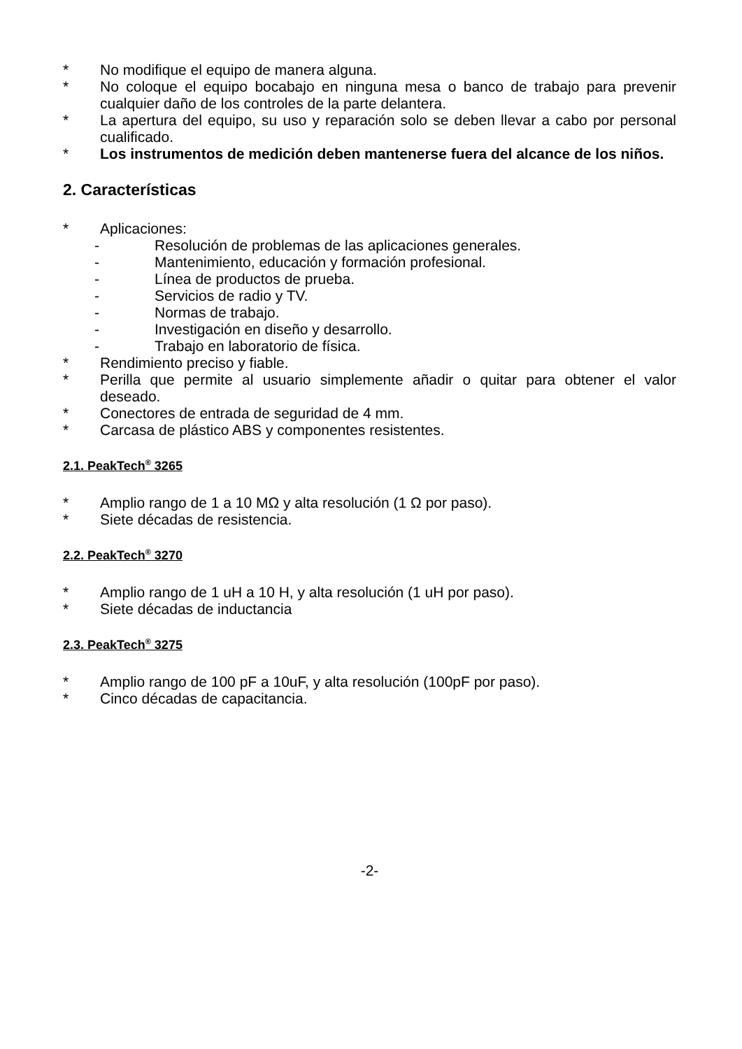* No modifique el equipo de manera alguna.
* No coloque el equipo bocabajo en ninguna mesa o banco de trabajo para prevenir cualquier daño de los controles de la parte delantera.
* La apertura del equipo, su uso y reparación solo se deben llevar a cabo por personal cualificado.
* Los instrumentos de medición deben mantenerse fuera del alcance de los niños.
2. Características
* Aplicaciones:
- Resolución de problemas de las aplicaciones generales.
- Mantenimiento, educación y formación profesional.
- Línea de productos de prueba.
- Servicios de radio y TV.
- Normas de trabajo.
- Investigación en diseño y desarrollo.
- Trabajo en laboratorio de física.
* Rendimiento preciso y fiable.
* Perilla que permite al usuario simplemente añadir o quitar para obtener el valor deseado.
* Conectores de entrada de seguridad de 4 mm.
* Carcasa de plástico ABS y componentes resistentes.
2.1. PeakTech<sup>®</sup> 3265
* Amplio rango de 1 a 10 MΩ y alta resolución (1 Ω por paso).
* Siete décadas de resistencia.
2.2. PeakTech<sup>®</sup> 3270
* Amplio rango de 1 uH a 10 H, y alta resolución (1 uH por paso).
* Siete décadas de inductancia
2.3. PeakTech<sup>®</sup> 3275
* Amplio rango de 100 pF a 10uF, y alta resolución (100pF por paso).
* Cinco décadas de capacitancia.
-2-